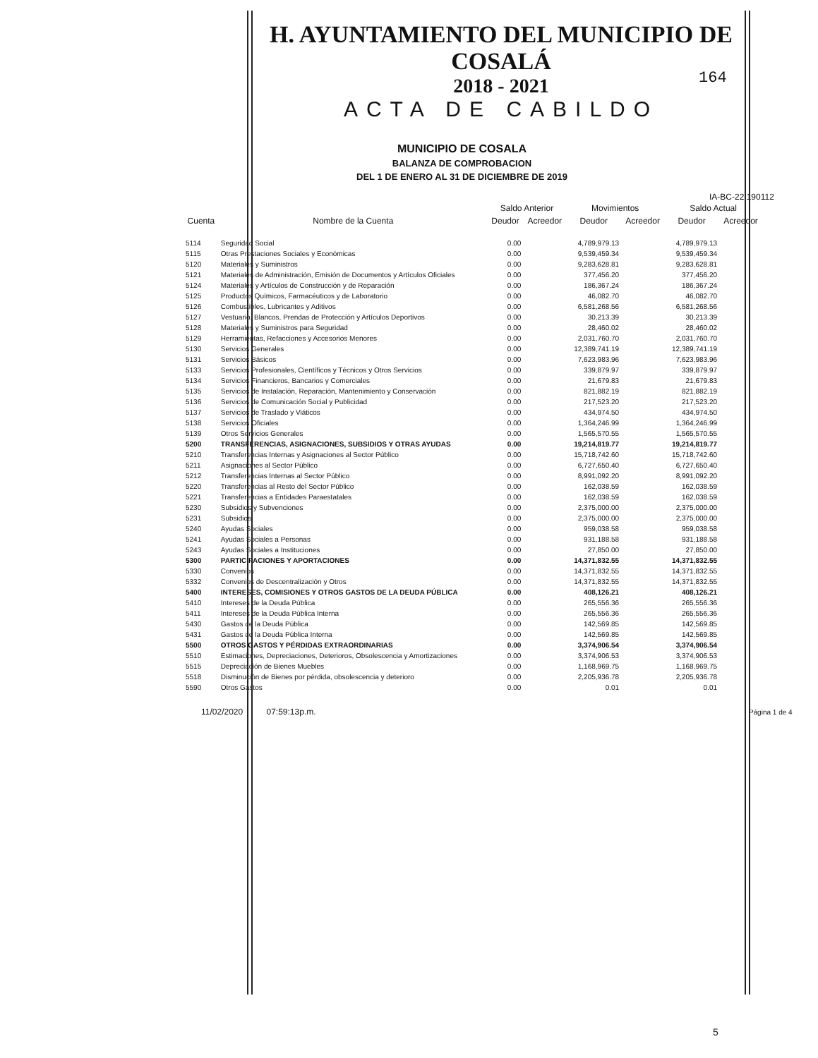H. AYUNTAMIENTO DEL MUNICIPIO DE COSALÁ
2018 - 2021
ACTA DE CABILDO
164
MUNICIPIO DE COSALA
BALANZA DE COMPROBACION
DEL 1 DE ENERO AL 31 DE DICIEMBRE DE 2019
IA-BC-22 190112
| | | Saldo Anterior | | Movimientos | | Saldo Actual | |
| --- | --- | --- | --- | --- | --- | --- | --- |
| Cuenta | Nombre de la Cuenta | Deudor | Acreedor | Deudor | Acreedor | Deudor | Acreedor |
| 5114 | Seguridad Social | 0.00 | | 4,789,979.13 | | 4,789,979.13 | |
| 5115 | Otras Prestaciones Sociales y Económicas | 0.00 | | 9,539,459.34 | | 9,539,459.34 | |
| 5120 | Materiales y Suministros | 0.00 | | 9,283,628.81 | | 9,283,628.81 | |
| 5121 | Materiales de Administración, Emisión de Documentos y Artículos Oficiales | 0.00 | | 377,456.20 | | 377,456.20 | |
| 5124 | Materiales y Artículos de Construcción y de Reparación | 0.00 | | 186,367.24 | | 186,367.24 | |
| 5125 | Productos Químicos, Farmacéuticos y de Laboratorio | 0.00 | | 46,082.70 | | 46,082.70 | |
| 5126 | Combustibles, Lubricantes y Aditivos | 0.00 | | 6,581,268.56 | | 6,581,268.56 | |
| 5127 | Vestuario, Blancos, Prendas de Protección y Artículos Deportivos | 0.00 | | 30,213.39 | | 30,213.39 | |
| 5128 | Materiales y Suministros para Seguridad | 0.00 | | 28,460.02 | | 28,460.02 | |
| 5129 | Herramientas, Refacciones y Accesorios Menores | 0.00 | | 2,031,760.70 | | 2,031,760.70 | |
| 5130 | Servicios Generales | 0.00 | | 12,389,741.19 | | 12,389,741.19 | |
| 5131 | Servicios Básicos | 0.00 | | 7,623,983.96 | | 7,623,983.96 | |
| 5133 | Servicios Profesionales, Científicos y Técnicos y Otros Servicios | 0.00 | | 339,879.97 | | 339,879.97 | |
| 5134 | Servicios Financieros, Bancarios y Comerciales | 0.00 | | 21,679.83 | | 21,679.83 | |
| 5135 | Servicios de Instalación, Reparación, Mantenimiento y Conservación | 0.00 | | 821,882.19 | | 821,882.19 | |
| 5136 | Servicios de Comunicación Social y Publicidad | 0.00 | | 217,523.20 | | 217,523.20 | |
| 5137 | Servicios de Traslado y Viáticos | 0.00 | | 434,974.50 | | 434,974.50 | |
| 5138 | Servicios Oficiales | 0.00 | | 1,364,246.99 | | 1,364,246.99 | |
| 5139 | Otros Servicios Generales | 0.00 | | 1,565,570.55 | | 1,565,570.55 | |
| 5200 | TRANSFERENCIAS, ASIGNACIONES, SUBSIDIOS Y OTRAS AYUDAS | 0.00 | | 19,214,819.77 | | 19,214,819.77 | |
| 5210 | Transferencias Internas y Asignaciones al Sector Público | 0.00 | | 15,718,742.60 | | 15,718,742.60 | |
| 5211 | Asignaciones al Sector Público | 0.00 | | 6,727,650.40 | | 6,727,650.40 | |
| 5212 | Transferencias Internas al Sector Público | 0.00 | | 8,991,092.20 | | 8,991,092.20 | |
| 5220 | Transferencias al Resto del Sector Público | 0.00 | | 162,038.59 | | 162,038.59 | |
| 5221 | Transferencias a Entidades Paraestatales | 0.00 | | 162,038.59 | | 162,038.59 | |
| 5230 | Subsidios y Subvenciones | 0.00 | | 2,375,000.00 | | 2,375,000.00 | |
| 5231 | Subsidios | 0.00 | | 2,375,000.00 | | 2,375,000.00 | |
| 5240 | Ayudas Sociales | 0.00 | | 959,038.58 | | 959,038.58 | |
| 5241 | Ayudas Sociales a Personas | 0.00 | | 931,188.58 | | 931,188.58 | |
| 5243 | Ayudas Sociales a Instituciones | 0.00 | | 27,850.00 | | 27,850.00 | |
| 5300 | PARTICIPACIONES Y APORTACIONES | 0.00 | | 14,371,832.55 | | 14,371,832.55 | |
| 5330 | Convenios | 0.00 | | 14,371,832.55 | | 14,371,832.55 | |
| 5332 | Convenios de Descentralización y Otros | 0.00 | | 14,371,832.55 | | 14,371,832.55 | |
| 5400 | INTERESES, COMISIONES Y OTROS GASTOS DE LA DEUDA PÚBLICA | 0.00 | | 408,126.21 | | 408,126.21 | |
| 5410 | Intereses de la Deuda Pública | 0.00 | | 265,556.36 | | 265,556.36 | |
| 5411 | Intereses de la Deuda Pública Interna | 0.00 | | 265,556.36 | | 265,556.36 | |
| 5430 | Gastos de la Deuda Pública | 0.00 | | 142,569.85 | | 142,569.85 | |
| 5431 | Gastos de la Deuda Pública Interna | 0.00 | | 142,569.85 | | 142,569.85 | |
| 5500 | OTROS GASTOS Y PÉRDIDAS EXTRAORDINARIAS | 0.00 | | 3,374,906.54 | | 3,374,906.54 | |
| 5510 | Estimaciones, Depreciaciones, Deterioros, Obsolescencia y Amortizaciones | 0.00 | | 3,374,906.53 | | 3,374,906.53 | |
| 5515 | Depreciación de Bienes Muebles | 0.00 | | 1,168,969.75 | | 1,168,969.75 | |
| 5518 | Disminución de Bienes por pérdida, obsolescencia y deterioro | 0.00 | | 2,205,936.78 | | 2,205,936.78 | |
| 5590 | Otros Gastos | 0.00 | | 0.01 | | 0.01 | |
11/02/2020 07:59:13p.m. Página 1 de 4
5